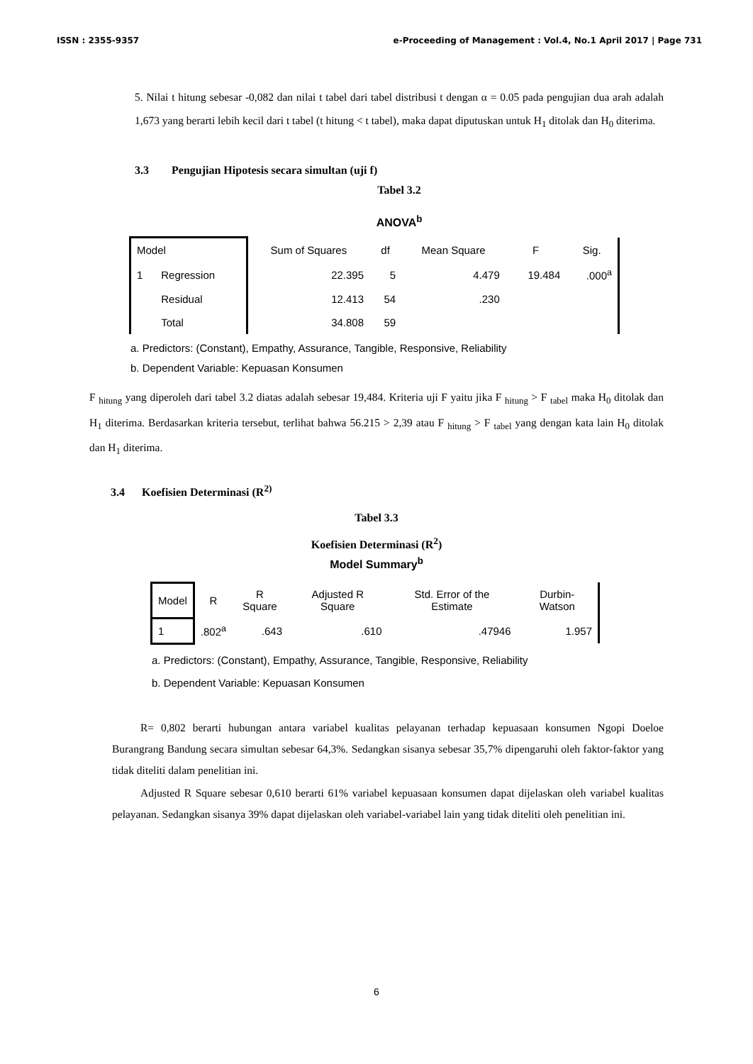ISSN : 2355-9357 e-Proceeding of Management : Vol.4, No.1 April 2017 | Page 731
5. Nilai t hitung sebesar -0,082 dan nilai t tabel dari tabel distribusi t dengan α = 0.05 pada pengujian dua arah adalah 1,673 yang berarti lebih kecil dari t tabel (t hitung < t tabel), maka dapat diputuskan untuk H<sub>1</sub> ditolak dan H<sub>0</sub> diterima.
3.3 Pengujian Hipotesis secara simultan (uji f)
Tabel 3.2
ANOVA<sup>b</sup>
| Model | | Sum of Squares | df | Mean Square | F | Sig. |
| --- | --- | --- | --- | --- | --- | --- |
| 1 | Regression | 22.395 | 5 | 4.479 | 19.484 | .000<sup>a</sup> |
| | Residual | 12.413 | 54 | .230 | | |
| | Total | 34.808 | 59 | | | |
a. Predictors: (Constant), Empathy, Assurance, Tangible, Responsive, Reliability
b. Dependent Variable: Kepuasan Konsumen
F <sub>hitung</sub> yang diperoleh dari tabel 3.2 diatas adalah sebesar 19,484. Kriteria uji F yaitu jika F <sub>hitung</sub> > F <sub>tabel</sub> maka H<sub>0</sub> ditolak dan H<sub>1</sub> diterima. Berdasarkan kriteria tersebut, terlihat bahwa 56.215 > 2,39 atau F <sub>hitung</sub> > F <sub>tabel</sub> yang dengan kata lain H<sub>0</sub> ditolak dan H<sub>1</sub> diterima.
3.4 Koefisien Determinasi (R<sup>2)</sup>
Tabel 3.3
Koefisien Determinasi (R<sup>2</sup>)
Model Summary<sup>b</sup>
| Model | R | R Square | Adjusted R Square | Std. Error of the Estimate | Durbin-Watson |
| --- | --- | --- | --- | --- | --- |
| 1 | .802<sup>a</sup> | .643 | .610 | .47946 | 1.957 |
a. Predictors: (Constant), Empathy, Assurance, Tangible, Responsive, Reliability
b. Dependent Variable: Kepuasan Konsumen
R= 0,802 berarti hubungan antara variabel kualitas pelayanan terhadap kepuasaan konsumen Ngopi Doeloe Burangrang Bandung secara simultan sebesar 64,3%. Sedangkan sisanya sebesar 35,7% dipengaruhi oleh faktor-faktor yang tidak diteliti dalam penelitian ini.
Adjusted R Square sebesar 0,610 berarti 61% variabel kepuasaan konsumen dapat dijelaskan oleh variabel kualitas pelayanan. Sedangkan sisanya 39% dapat dijelaskan oleh variabel-variabel lain yang tidak diteliti oleh penelitian ini.
6